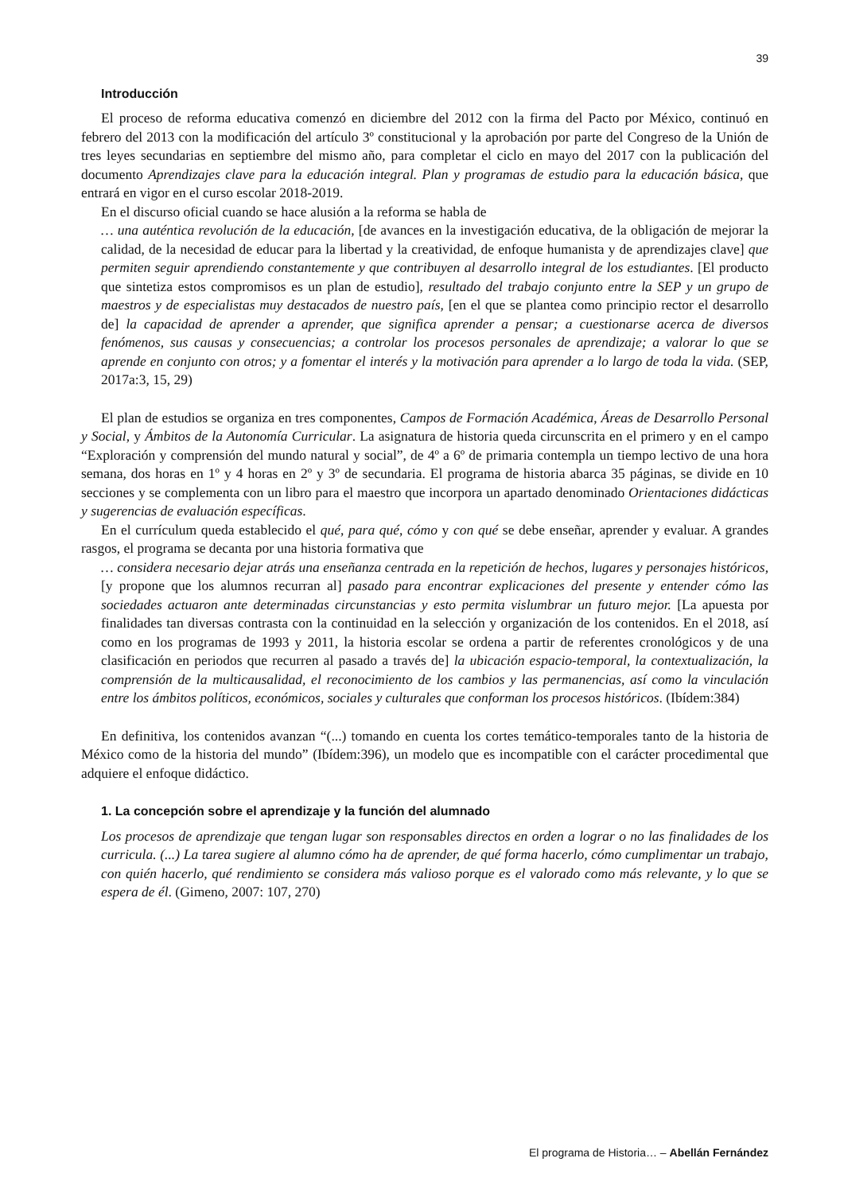39
Introducción
El proceso de reforma educativa comenzó en diciembre del 2012 con la firma del Pacto por México, continuó en febrero del 2013 con la modificación del artículo 3º constitucional y la aprobación por parte del Congreso de la Unión de tres leyes secundarias en septiembre del mismo año, para completar el ciclo en mayo del 2017 con la publicación del documento Aprendizajes clave para la educación integral. Plan y programas de estudio para la educación básica, que entrará en vigor en el curso escolar 2018-2019.
En el discurso oficial cuando se hace alusión a la reforma se habla de
… una auténtica revolución de la educación, [de avances en la investigación educativa, de la obligación de mejorar la calidad, de la necesidad de educar para la libertad y la creatividad, de enfoque humanista y de aprendizajes clave] que permiten seguir aprendiendo constantemente y que contribuyen al desarrollo integral de los estudiantes. [El producto que sintetiza estos compromisos es un plan de estudio], resultado del trabajo conjunto entre la SEP y un grupo de maestros y de especialistas muy destacados de nuestro país, [en el que se plantea como principio rector el desarrollo de] la capacidad de aprender a aprender, que significa aprender a pensar; a cuestionarse acerca de diversos fenómenos, sus causas y consecuencias; a controlar los procesos personales de aprendizaje; a valorar lo que se aprende en conjunto con otros; y a fomentar el interés y la motivación para aprender a lo largo de toda la vida. (SEP, 2017a:3, 15, 29)
El plan de estudios se organiza en tres componentes, Campos de Formación Académica, Áreas de Desarrollo Personal y Social, y Ámbitos de la Autonomía Curricular. La asignatura de historia queda circunscrita en el primero y en el campo “Exploración y comprensión del mundo natural y social”, de 4º a 6º de primaria contempla un tiempo lectivo de una hora semana, dos horas en 1º y 4 horas en 2º y 3º de secundaria. El programa de historia abarca 35 páginas, se divide en 10 secciones y se complementa con un libro para el maestro que incorpora un apartado denominado Orientaciones didácticas y sugerencias de evaluación específicas.
En el currículum queda establecido el qué, para qué, cómo y con qué se debe enseñar, aprender y evaluar. A grandes rasgos, el programa se decanta por una historia formativa que
… considera necesario dejar atrás una enseñanza centrada en la repetición de hechos, lugares y personajes históricos, [y propone que los alumnos recurran al] pasado para encontrar explicaciones del presente y entender cómo las sociedades actuaron ante determinadas circunstancias y esto permita vislumbrar un futuro mejor. [La apuesta por finalidades tan diversas contrasta con la continuidad en la selección y organización de los contenidos. En el 2018, así como en los programas de 1993 y 2011, la historia escolar se ordena a partir de referentes cronológicos y de una clasificación en periodos que recurren al pasado a través de] la ubicación espacio-temporal, la contextualización, la comprensión de la multicausalidad, el reconocimiento de los cambios y las permanencias, así como la vinculación entre los ámbitos políticos, económicos, sociales y culturales que conforman los procesos históricos. (Ibídem:384)
En definitiva, los contenidos avanzan “(...) tomando en cuenta los cortes temático-temporales tanto de la historia de México como de la historia del mundo” (Ibídem:396), un modelo que es incompatible con el carácter procedimental que adquiere el enfoque didáctico.
1. La concepción sobre el aprendizaje y la función del alumnado
Los procesos de aprendizaje que tengan lugar son responsables directos en orden a lograr o no las finalidades de los curricula. (...) La tarea sugiere al alumno cómo ha de aprender, de qué forma hacerlo, cómo cumplimentar un trabajo, con quién hacerlo, qué rendimiento se considera más valioso porque es el valorado como más relevante, y lo que se espera de él. (Gimeno, 2007: 107, 270)
El programa de Historia… – Abellán Fernández